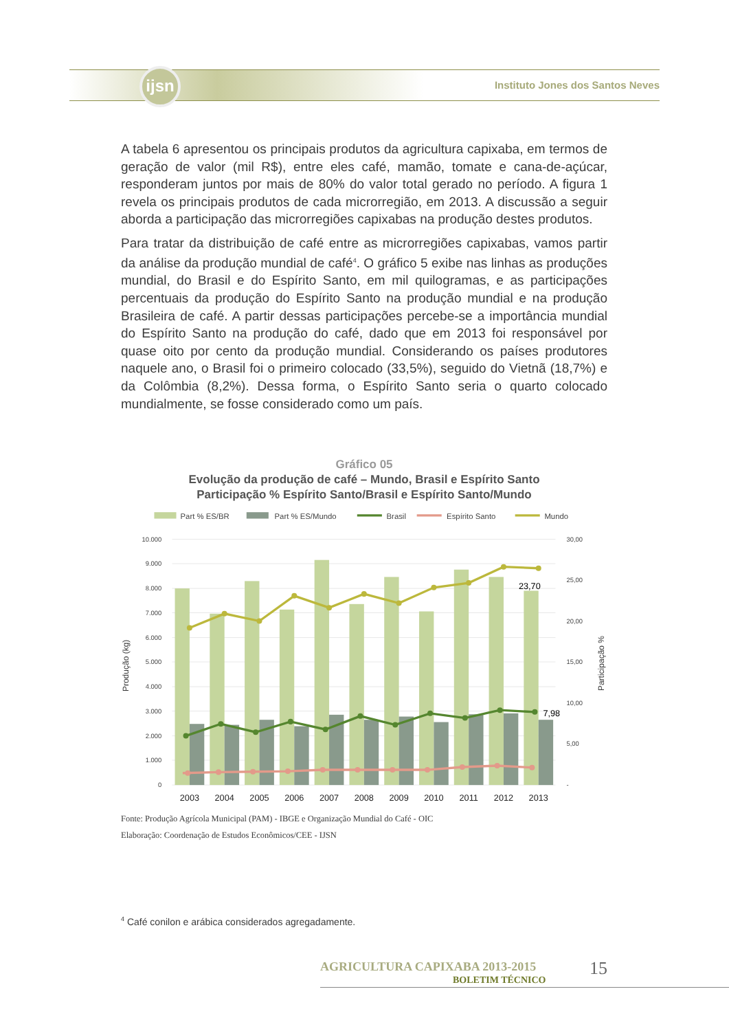ijsn
Instituto Jones dos Santos Neves
A tabela 6 apresentou os principais produtos da agricultura capixaba, em termos de geração de valor (mil R$), entre eles café, mamão, tomate e cana-de-açúcar, responderam juntos por mais de 80% do valor total gerado no período. A figura 1 revela os principais produtos de cada microrregião, em 2013. A discussão a seguir aborda a participação das microrregiões capixabas na produção destes produtos.
Para tratar da distribuição de café entre as microrregiões capixabas, vamos partir da análise da produção mundial de café<sup>4</sup>. O gráfico 5 exibe nas linhas as produções mundial, do Brasil e do Espírito Santo, em mil quilogramas, e as participações percentuais da produção do Espírito Santo na produção mundial e na produção Brasileira de café. A partir dessas participações percebe-se a importância mundial do Espírito Santo na produção do café, dado que em 2013 foi responsável por quase oito por cento da produção mundial. Considerando os países produtores naquele ano, o Brasil foi o primeiro colocado (33,5%), seguido do Vietnã (18,7%) e da Colômbia (8,2%). Dessa forma, o Espírito Santo seria o quarto colocado mundialmente, se fosse considerado como um país.
Gráfico 05
Evolução da produção de café – Mundo, Brasil e Espírito Santo
Participação % Espírito Santo/Brasil e Espírito Santo/Mundo
Part % ES/BR
Part % ES/Mundo
Brasil
Espírito Santo
Mundo
10.000
9.000
8.000
7.000
6.000
5.000
4.000
3.000
2.000
1.000
0
30,00
25,00
20,00
15,00
10,00
5,00
-
Produção (kg)
Participação %
23,70
7,98
2003
2004
2005
2006
2007
2008
2009
2010
2011
2012
2013
Fonte: Produção Agrícola Municipal (PAM) - IBGE e Organização Mundial do Café - OIC
Elaboração: Coordenação de Estudos Econômicos/CEE - IJSN
<sup>4</sup> Café conilon e arábica considerados agregadamente.
AGRICULTURA CAPIXABA 2013-2015
BOLETIM TÉCNICO
15